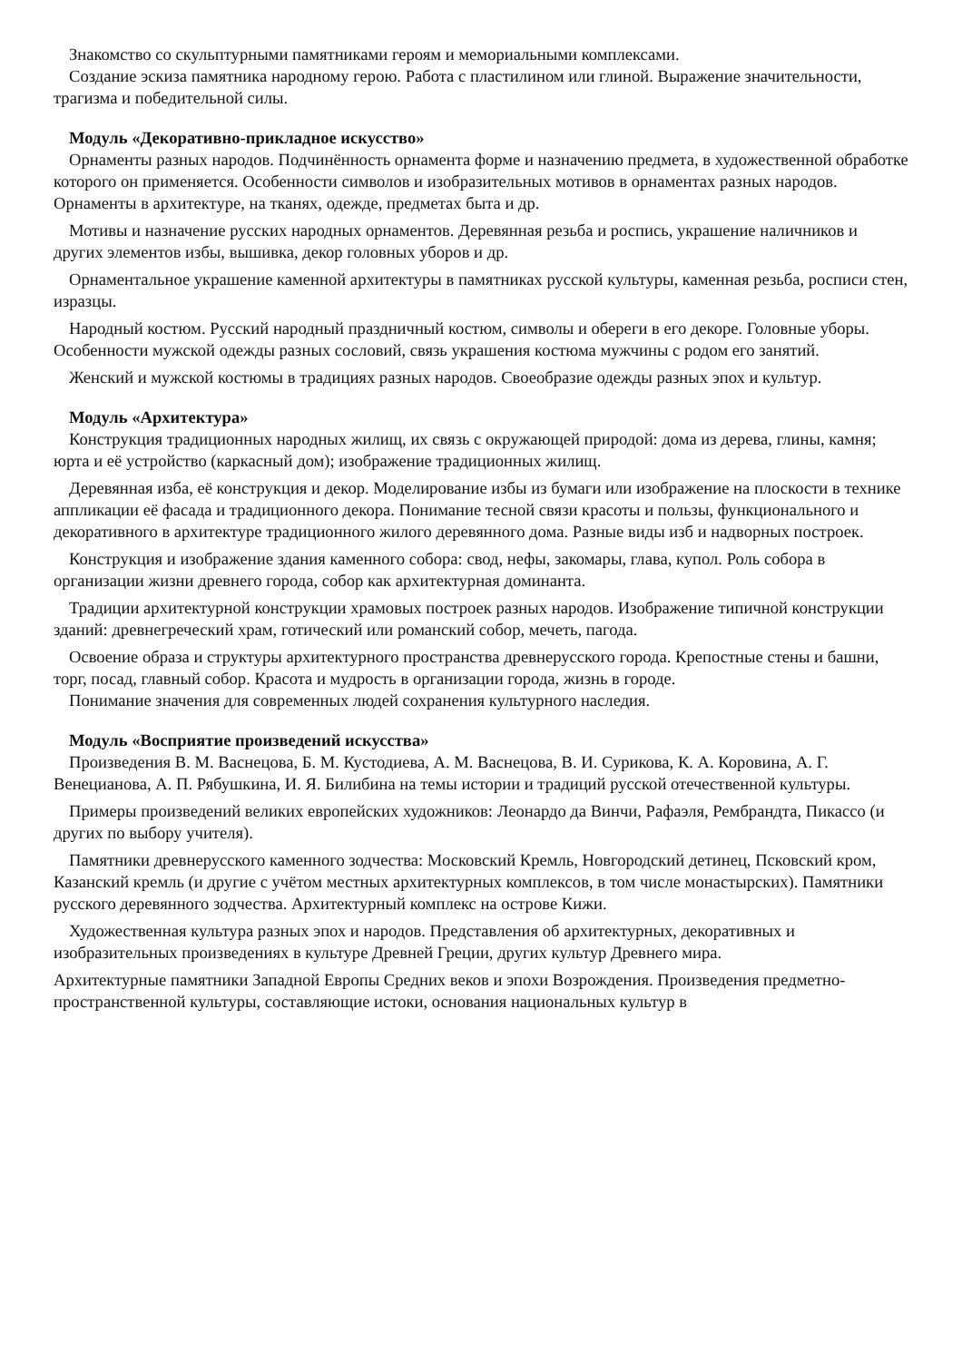Знакомство со скульптурными памятниками героям и мемориальными комплексами.
Создание эскиза памятника народному герою. Работа с пластилином или глиной. Выражение значительности, трагизма и победительной силы.
Модуль «Декоративно-прикладное искусство»
Орнаменты разных народов. Подчинённость орнамента форме и назначению предмета, в художественной обработке которого он применяется. Особенности символов и изобразительных мотивов в орнаментах разных народов. Орнаменты в архитектуре, на тканях, одежде, предметах быта и др.
Мотивы и назначение русских народных орнаментов. Деревянная резьба и роспись, украшение наличников и других элементов избы, вышивка, декор головных уборов и др.
Орнаментальное украшение каменной архитектуры в памятниках русской культуры, каменная резьба, росписи стен, изразцы.
Народный костюм. Русский народный праздничный костюм, символы и обереги в его декоре. Головные уборы. Особенности мужской одежды разных сословий, связь украшения костюма мужчины с родом его занятий.
Женский и мужской костюмы в традициях разных народов. Своеобразие одежды разных эпох и культур.
Модуль «Архитектура»
Конструкция традиционных народных жилищ, их связь с окружающей природой: дома из дерева, глины, камня; юрта и её устройство (каркасный дом); изображение традиционных жилищ.
Деревянная изба, её конструкция и декор. Моделирование избы из бумаги или изображение на плоскости в технике аппликации её фасада и традиционного декора. Понимание тесной связи красоты и пользы, функционального и декоративного в архитектуре традиционного жилого деревянного дома. Разные виды изб и надворных построек.
Конструкция и изображение здания каменного собора: свод, нефы, закомары, глава, купол. Роль собора в организации жизни древнего города, собор как архитектурная доминанта.
Традиции архитектурной конструкции храмовых построек разных народов. Изображение типичной конструкции зданий: древнегреческий храм, готический или романский собор, мечеть, пагода.
Освоение образа и структуры архитектурного пространства древнерусского города. Крепостные стены и башни, торг, посад, главный собор. Красота и мудрость в организации города, жизнь в городе.
Понимание значения для современных людей сохранения культурного наследия.
Модуль «Восприятие произведений искусства»
Произведения В. М. Васнецова, Б. М. Кустодиева, А. М. Васнецова, В. И. Сурикова, К. А. Коровина, А. Г. Венецианова, А. П. Рябушкина, И. Я. Билибина на темы истории и традиций русской отечественной культуры.
Примеры произведений великих европейских художников: Леонардо да Винчи, Рафаэля, Рембрандта, Пикассо (и других по выбору учителя).
Памятники древнерусского каменного зодчества: Московский Кремль, Новгородский детинец, Псковский кром, Казанский кремль (и другие с учётом местных архитектурных комплексов, в том числе монастырских). Памятники русского деревянного зодчества. Архитектурный комплекс на острове Кижи.
Художественная культура разных эпох и народов. Представления об архитектурных, декоративных и изобразительных произведениях в культуре Древней Греции, других культур Древнего мира.
Архитектурные памятники Западной Европы Средних веков и эпохи Возрождения. Произведения предметно-пространственной культуры, составляющие истоки, основания национальных культур в